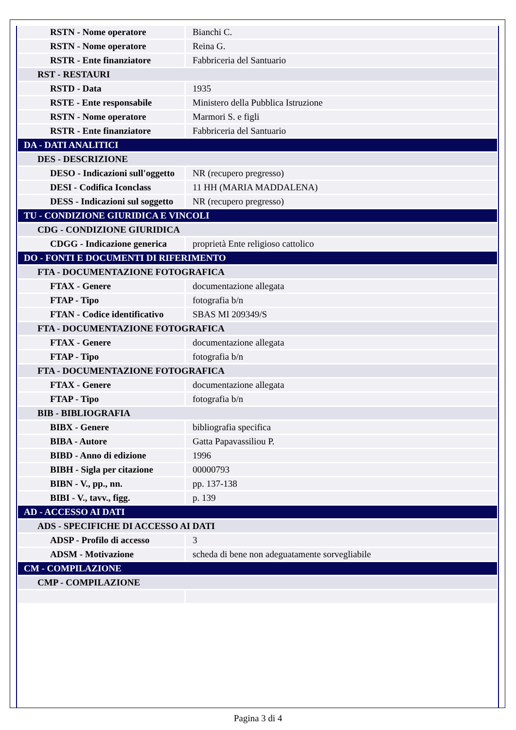| RSTN - Nome operatore | Bianchi C. |
| RSTN - Nome operatore | Reina G. |
| RSTR - Ente finanziatore | Fabbriceria del Santuario |
| RST - RESTAURI | |
| RSTD - Data | 1935 |
| RSTE - Ente responsabile | Ministero della Pubblica Istruzione |
| RSTN - Nome operatore | Marmori S. e figli |
| RSTR - Ente finanziatore | Fabbriceria del Santuario |
| DA - DATI ANALITICI | |
| DES - DESCRIZIONE | |
| DESO - Indicazioni sull'oggetto | NR (recupero pregresso) |
| DESI - Codifica Iconclass | 11 HH (MARIA MADDALENA) |
| DESS - Indicazioni sul soggetto | NR (recupero pregresso) |
| TU - CONDIZIONE GIURIDICA E VINCOLI | |
| CDG - CONDIZIONE GIURIDICA | |
| CDGG - Indicazione generica | proprietà Ente religioso cattolico |
| DO - FONTI E DOCUMENTI DI RIFERIMENTO | |
| FTA - DOCUMENTAZIONE FOTOGRAFICA | |
| FTAX - Genere | documentazione allegata |
| FTAP - Tipo | fotografia b/n |
| FTAN - Codice identificativo | SBAS MI 209349/S |
| FTA - DOCUMENTAZIONE FOTOGRAFICA | |
| FTAX - Genere | documentazione allegata |
| FTAP - Tipo | fotografia b/n |
| FTA - DOCUMENTAZIONE FOTOGRAFICA | |
| FTAX - Genere | documentazione allegata |
| FTAP - Tipo | fotografia b/n |
| BIB - BIBLIOGRAFIA | |
| BIBX - Genere | bibliografia specifica |
| BIBA - Autore | Gatta Papavassiliou P. |
| BIBD - Anno di edizione | 1996 |
| BIBH - Sigla per citazione | 00000793 |
| BIBN - V., pp., nn. | pp. 137-138 |
| BIBI - V., tavv., figg. | p. 139 |
| AD - ACCESSO AI DATI | |
| ADS - SPECIFICHE DI ACCESSO AI DATI | |
| ADSP - Profilo di accesso | 3 |
| ADSM - Motivazione | scheda di bene non adeguatamente sorvegliabile |
| CM - COMPILAZIONE | |
| CMP - COMPILAZIONE | |
Pagina 3 di 4